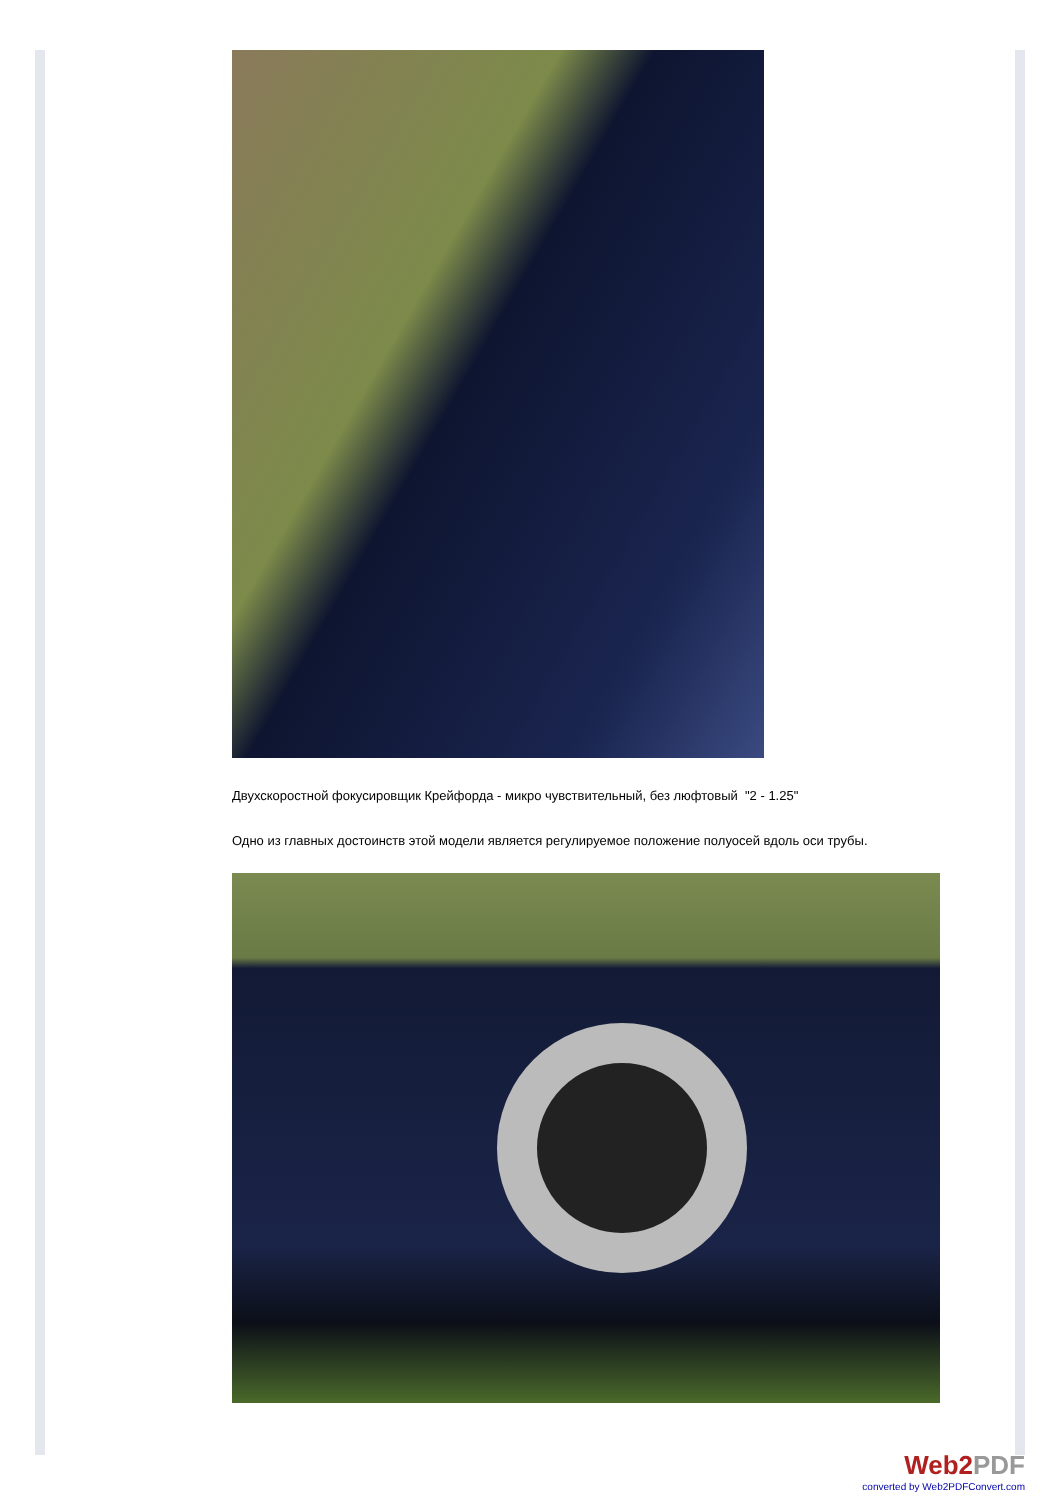Двухскоростной фокусировщик Крейфорда - микро чувствительный, без люфтовый "2 - 1.25"
Одно из главных достоинств этой модели является регулируемое положение полуосей вдоль оси трубы.
Web2PDF
converted by Web2PDFConvert.com